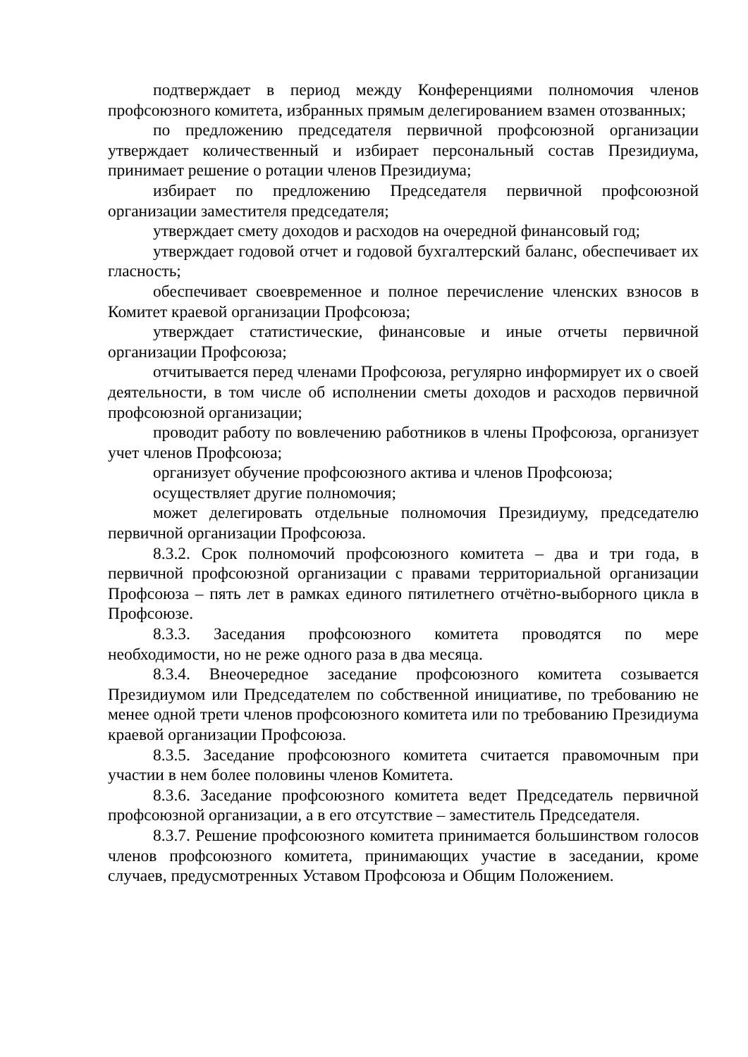подтверждает в период между Конференциями полномочия членов профсоюзного комитета, избранных прямым делегированием взамен отозванных;
по предложению председателя первичной профсоюзной организации утверждает количественный и избирает персональный состав Президиума, принимает решение о ротации членов Президиума;
избирает по предложению Председателя первичной профсоюзной организации заместителя председателя;
утверждает смету доходов и расходов на очередной финансовый год;
утверждает годовой отчет и годовой бухгалтерский баланс, обеспечивает их гласность;
обеспечивает своевременное и полное перечисление членских взносов в Комитет краевой организации Профсоюза;
утверждает статистические, финансовые и иные отчеты первичной организации Профсоюза;
отчитывается перед членами Профсоюза, регулярно информирует их о своей деятельности, в том числе об исполнении сметы доходов и расходов первичной профсоюзной организации;
проводит работу по вовлечению работников в члены Профсоюза, организует учет членов Профсоюза;
организует обучение профсоюзного актива и членов Профсоюза;
осуществляет другие полномочия;
может делегировать отдельные полномочия Президиуму, председателю первичной организации Профсоюза.
8.3.2. Срок полномочий профсоюзного комитета – два и три года, в первичной профсоюзной организации с правами территориальной организации Профсоюза – пять лет в рамках единого пятилетнего отчётно-выборного цикла в Профсоюзе.
8.3.3. Заседания профсоюзного комитета проводятся по мере необходимости, но не реже одного раза в два месяца.
8.3.4. Внеочередное заседание профсоюзного комитета созывается Президиумом или Председателем по собственной инициативе, по требованию не менее одной трети членов профсоюзного комитета или по требованию Президиума краевой организации Профсоюза.
8.3.5. Заседание профсоюзного комитета считается правомочным при участии в нем более половины членов Комитета.
8.3.6. Заседание профсоюзного комитета ведет Председатель первичной профсоюзной организации, а в его отсутствие – заместитель Председателя.
8.3.7. Решение профсоюзного комитета принимается большинством голосов членов профсоюзного комитета, принимающих участие в заседании, кроме случаев, предусмотренных Уставом Профсоюза и Общим Положением.